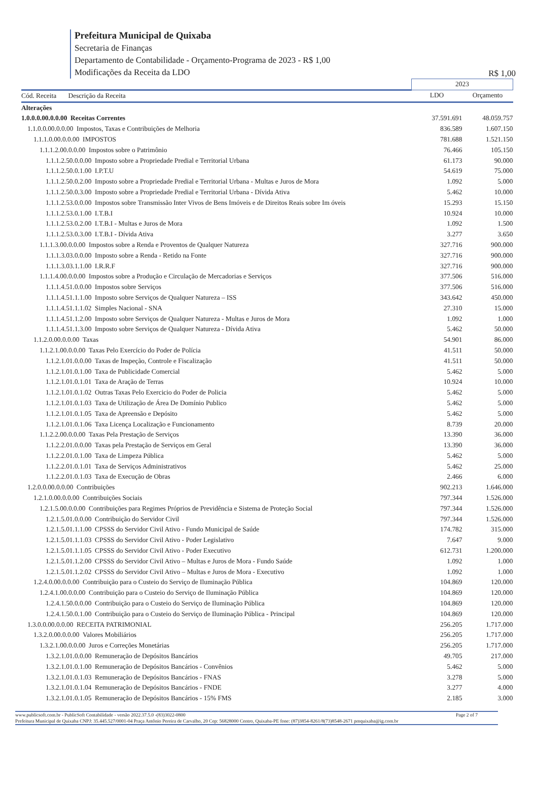Prefeitura Municipal de Quixaba
Secretaria de Finanças
Departamento de Contabilidade - Orçamento-Programa de 2023 - R$ 1,00
Modificações da Receita da LDO
R$ 1,00
| | | 2023 | |
| --- | --- | --- | --- |
| Cód. Receita Descrição da Receita | | LDO | Orçamento |
| Alterações | | | |
| 1.0.0.0.00.0.0.00 Receitas Correntes | | 37.591.691 | 48.059.757 |
| 1.1.0.0.00.0.0.00 Impostos, Taxas e Contribuições de Melhoria | | 836.589 | 1.607.150 |
| 1.1.1.0.00.0.0.00 IMPOSTOS | | 781.688 | 1.521.150 |
| 1.1.1.2.00.0.0.00 Impostos sobre o Patrimônio | | 76.466 | 105.150 |
| 1.1.1.2.50.0.0.00 Imposto sobre a Propriedade Predial e Territorial Urbana | | 61.173 | 90.000 |
| 1.1.1.2.50.0.1.00 I.P.T.U | | 54.619 | 75.000 |
| 1.1.1.2.50.0.2.00 Imposto sobre a Propriedade Predial e Territorial Urbana - Multas e Juros de Mora | | 1.092 | 5.000 |
| 1.1.1.2.50.0.3.00 Imposto sobre a Propriedade Predial e Territorial Urbana - Dívida Ativa | | 5.462 | 10.000 |
| 1.1.1.2.53.0.0.00 Impostos sobre Transmissão Inter Vivos de Bens Imóveis e de Direitos Reais sobre Im óveis | | 15.293 | 15.150 |
| 1.1.1.2.53.0.1.00 I.T.B.I | | 10.924 | 10.000 |
| 1.1.1.2.53.0.2.00 I.T.B.I - Multas e Juros de Mora | | 1.092 | 1.500 |
| 1.1.1.2.53.0.3.00 I.T.B.I - Dívida Ativa | | 3.277 | 3.650 |
| 1.1.1.3.00.0.0.00 Impostos sobre a Renda e Proventos de Qualquer Natureza | | 327.716 | 900.000 |
| 1.1.1.3.03.0.0.00 Imposto sobre a Renda - Retido na Fonte | | 327.716 | 900.000 |
| 1.1.1.3.03.1.1.00 I.R.R.F | | 327.716 | 900.000 |
| 1.1.1.4.00.0.0.00 Impostos sobre a Produção e Circulação de Mercadorias e Serviços | | 377.506 | 516.000 |
| 1.1.1.4.51.0.0.00 Impostos sobre Serviços | | 377.506 | 516.000 |
| 1.1.1.4.51.1.1.00 Imposto sobre Serviços de Qualquer Natureza – ISS | | 343.642 | 450.000 |
| 1.1.1.4.51.1.1.02 Simples Nacional - SNA | | 27.310 | 15.000 |
| 1.1.1.4.51.1.2.00 Imposto sobre Serviços de Qualquer Natureza - Multas e Juros de Mora | | 1.092 | 1.000 |
| 1.1.1.4.51.1.3.00 Imposto sobre Serviços de Qualquer Natureza - Dívida Ativa | | 5.462 | 50.000 |
| 1.1.2.0.00.0.0.00 Taxas | | 54.901 | 86.000 |
| 1.1.2.1.00.0.0.00 Taxas Pelo Exercício do Poder de Polícia | | 41.511 | 50.000 |
| 1.1.2.1.01.0.0.00 Taxas de Inspeção, Controle e Fiscalização | | 41.511 | 50.000 |
| 1.1.2.1.01.0.1.00 Taxa de Publicidade Comercial | | 5.462 | 5.000 |
| 1.1.2.1.01.0.1.01 Taxa de Aração de Terras | | 10.924 | 10.000 |
| 1.1.2.1.01.0.1.02 Outras Taxas Pelo Exercicio do Poder de Policia | | 5.462 | 5.000 |
| 1.1.2.1.01.0.1.03 Taxa de Utilização de Área De Domínio Publico | | 5.462 | 5.000 |
| 1.1.2.1.01.0.1.05 Taxa de Apreensão e Depósito | | 5.462 | 5.000 |
| 1.1.2.1.01.0.1.06 Taxa Licença Localização e Funcionamento | | 8.739 | 20.000 |
| 1.1.2.2.00.0.0.00 Taxas Pela Prestação de Serviços | | 13.390 | 36.000 |
| 1.1.2.2.01.0.0.00 Taxas pela Prestação de Serviços em Geral | | 13.390 | 36.000 |
| 1.1.2.2.01.0.1.00 Taxa de Limpeza Pública | | 5.462 | 5.000 |
| 1.1.2.2.01.0.1.01 Taxa de Serviços Administrativos | | 5.462 | 25.000 |
| 1.1.2.2.01.0.1.03 Taxa de Execução de Obras | | 2.466 | 6.000 |
| 1.2.0.0.00.0.0.00 Contribuições | | 902.213 | 1.646.000 |
| 1.2.1.0.00.0.0.00 Contribuições Sociais | | 797.344 | 1.526.000 |
| 1.2.1.5.00.0.0.00 Contribuições para Regimes Próprios de Previdência e Sistema de Proteção Social | | 797.344 | 1.526.000 |
| 1.2.1.5.01.0.0.00 Contribuição do Servidor Civil | | 797.344 | 1.526.000 |
| 1.2.1.5.01.1.1.00 CPSSS do Servidor Civil Ativo - Fundo Municipal de Saúde | | 174.782 | 315.000 |
| 1.2.1.5.01.1.1.03 CPSSS do Servidor Civil Ativo - Poder Legislativo | | 7.647 | 9.000 |
| 1.2.1.5.01.1.1.05 CPSSS do Servidor Civil Ativo - Poder Executivo | | 612.731 | 1.200.000 |
| 1.2.1.5.01.1.2.00 CPSSS do Servidor Civil Ativo – Multas e Juros de Mora - Fundo Saúde | | 1.092 | 1.000 |
| 1.2.1.5.01.1.2.02 CPSSS do Servidor Civil Ativo – Multas e Juros de Mora - Executivo | | 1.092 | 1.000 |
| 1.2.4.0.00.0.0.00 Contribuição para o Custeio do Serviço de Iluminação Pública | | 104.869 | 120.000 |
| 1.2.4.1.00.0.0.00 Contribuição para o Custeio do Serviço de Iluminação Pública | | 104.869 | 120.000 |
| 1.2.4.1.50.0.0.00 Contribuição para o Custeio do Serviço de Iluminação Pública | | 104.869 | 120.000 |
| 1.2.4.1.50.0.1.00 Contribuição para o Custeio do Serviço de Iluminação Pública - Principal | | 104.869 | 120.000 |
| 1.3.0.0.00.0.0.00 RECEITA PATRIMONIAL | | 256.205 | 1.717.000 |
| 1.3.2.0.00.0.0.00 Valores Mobiliários | | 256.205 | 1.717.000 |
| 1.3.2.1.00.0.0.00 Juros e Correções Monetárias | | 256.205 | 1.717.000 |
| 1.3.2.1.01.0.0.00 Remuneração de Depósitos Bancários | | 49.705 | 217.000 |
| 1.3.2.1.01.0.1.00 Remuneração de Depósitos Bancários - Convênios | | 5.462 | 5.000 |
| 1.3.2.1.01.0.1.03 Remuneração de Depósitos Bancários - FNAS | | 3.278 | 5.000 |
| 1.3.2.1.01.0.1.04 Remuneração de Depósitos Bancários - FNDE | | 3.277 | 4.000 |
| 1.3.2.1.01.0.1.05 Remuneração de Depósitos Bancários - 15% FMS | | 2.185 | 3.000 |
www.publicsoft.com.br - PublicSoft Contabilidade - versão 2022.37.5.0 -(83)3022-0800 Page 2 of 7
Prefeitura Municipal de Quixaba CNPJ: 35.445.527/0001-04 Praça Antônio Pereira de Carvalho, 20 Cep: 56828000 Centro, Quixaba-PE fone: (87)3854-8261/8(73)8548-2671 pmquixaba@ig.com.br